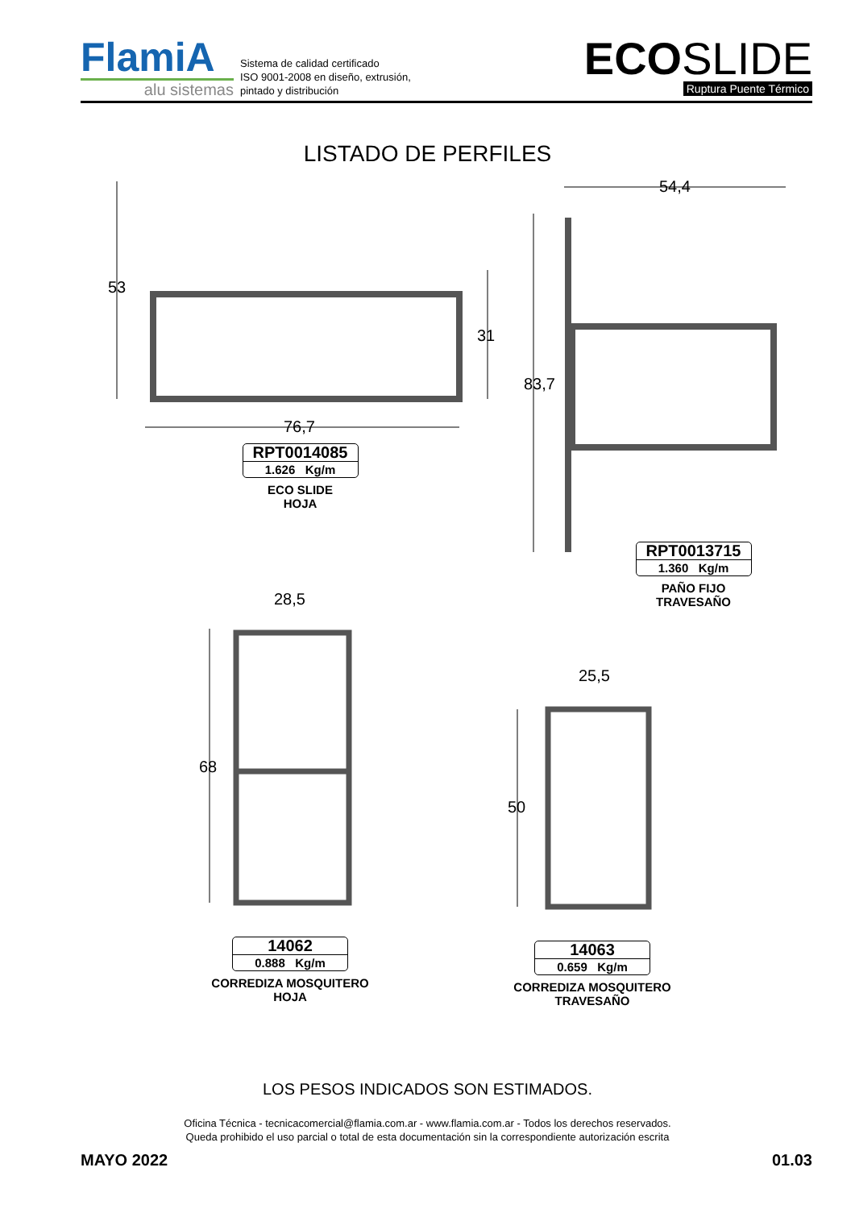FlamiA
alu sistemas
Sistema de calidad certificado
ISO 9001-2008 en diseño, extrusión,
pintado y distribución
ECOSLIDE
Ruptura Puente Térmico
LISTADO DE PERFILES
53
76,7
31
RPT0014085
1.626 Kg/m
ECO SLIDE
HOJA
54,4
83,7
RPT0013715
1.360 Kg/m
PAÑO FIJO
TRAVESAÑO
28,5
68
14062
0.888 Kg/m
CORREDIZA MOSQUITERO
HOJA
25,5
50
14063
0.659 Kg/m
CORREDIZA MOSQUITERO
TRAVESAÑO
LOS PESOS INDICADOS SON ESTIMADOS.
Oficina Técnica - tecnicacomercial@flamia.com.ar - www.flamia.com.ar - Todos los derechos reservados.
Queda prohibido el uso parcial o total de esta documentación sin la correspondiente autorización escrita
MAYO 2022 01.03